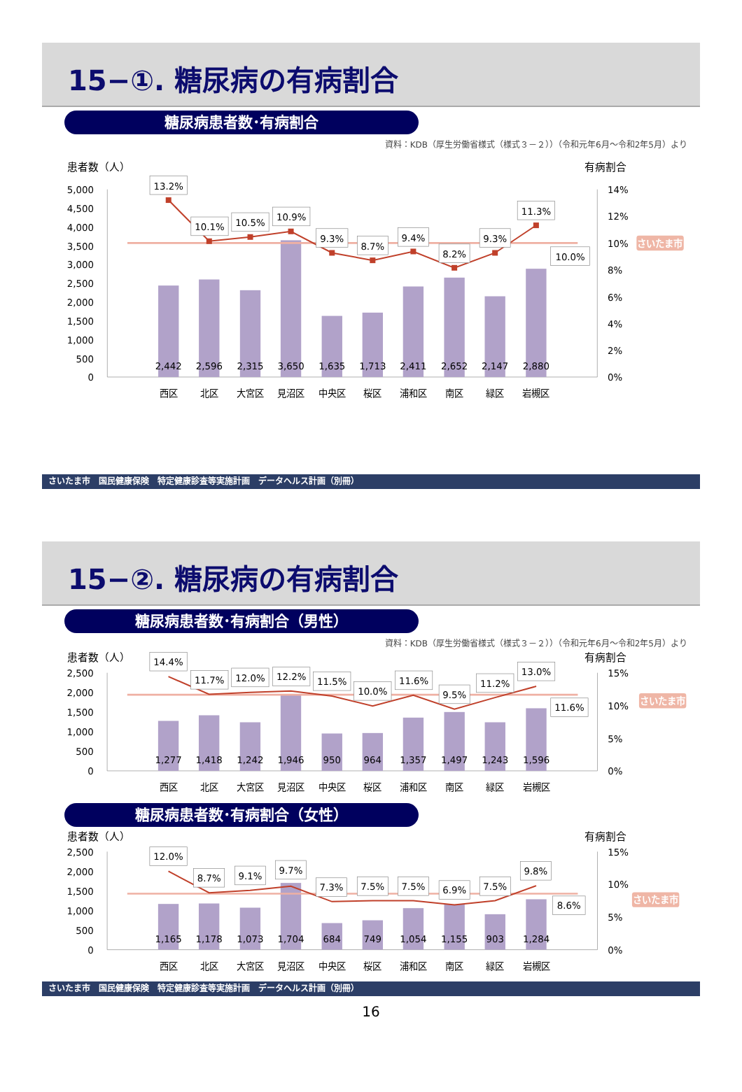15−①. 糖尿病の有病割合
糖尿病患者数･有病割合
資料：KDB（厚生労働省様式（様式３－２））（令和元年6月～令和2年5月）より
患者数（人）
有病割合
5,000
4,500
4,000
3,500
3,000
2,500
2,000
1,500
1,000
500
0
14%
12%
10%
8%
6%
4%
2%
0%
さいたま市
13.2%
10.1%
10.5%
10.9%
9.3%
8.7%
9.4%
8.2%
9.3%
11.3%
10.0%
2,442
2,596
2,315
3,650
1,635
1,713
2,411
2,652
2,147
2,880
西区
北区
大宮区
見沼区
中央区
桜区
浦和区
南区
緑区
岩槻区
さいたま市　国民健康保険　特定健康診査等実施計画　データヘルス計画（別冊）
15−②. 糖尿病の有病割合
糖尿病患者数･有病割合（男性）
資料：KDB（厚生労働省様式（様式３－２））（令和元年6月～令和2年5月）より
患者数（人）
有病割合
2,500
2,000
1,500
1,000
500
0
15%
10%
5%
0%
さいたま市
14.4%
11.7%
12.0%
12.2%
11.5%
10.0%
11.6%
9.5%
11.2%
13.0%
11.6%
1,277
1,418
1,242
1,946
950
964
1,357
1,497
1,243
1,596
西区
北区
大宮区
見沼区
中央区
桜区
浦和区
南区
緑区
岩槻区
糖尿病患者数･有病割合（女性）
患者数（人）
有病割合
2,500
2,000
1,500
1,000
500
0
15%
10%
5%
0%
さいたま市
12.0%
8.7%
9.1%
9.7%
7.3%
7.5%
7.5%
6.9%
7.5%
9.8%
8.6%
1,165
1,178
1,073
1,704
684
749
1,054
1,155
903
1,284
西区
北区
大宮区
見沼区
中央区
桜区
浦和区
南区
緑区
岩槻区
さいたま市　国民健康保険　特定健康診査等実施計画　データヘルス計画（別冊）
16